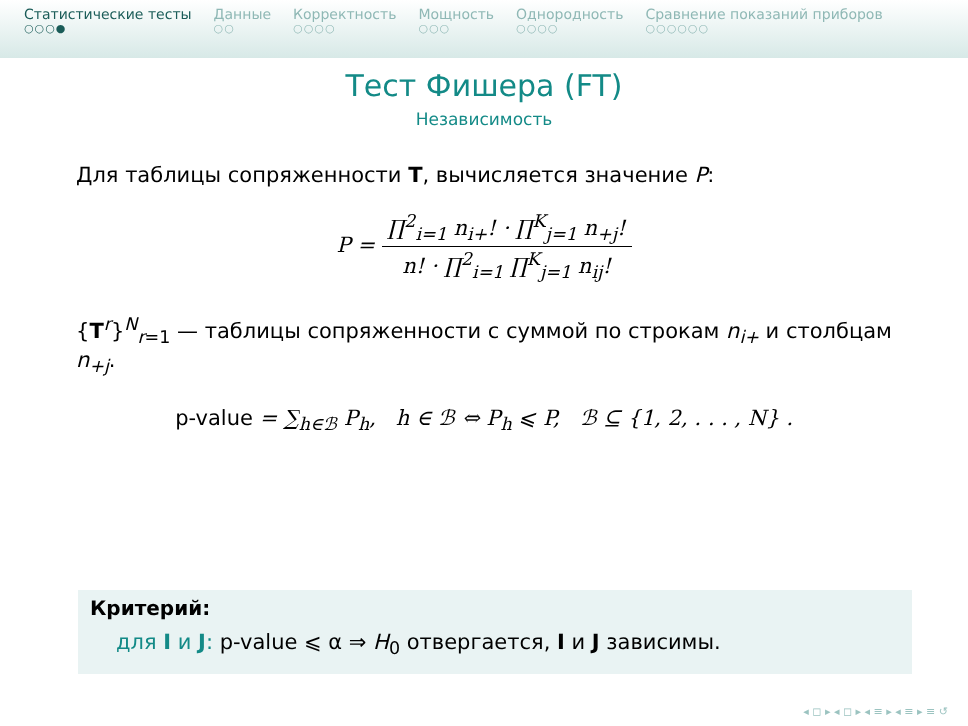Статистические тесты
○○○●
Данные
○○
Корректность
○○○○
Мощность
○○○
Однородность
○○○○
Сравнение показаний приборов
○○○○○○
Тест Фишера (FT)
Независимость
Для таблицы сопряженности T, вычисляется значение P:
P = ∏<sup>2</sup><sub>i=1</sub> n<sub>i+</sub>! · ∏<sup>K</sup><sub>j=1</sub> n<sub>+j</sub>! n! · ∏<sup>2</sup><sub>i=1</sub> ∏<sup>K</sup><sub>j=1</sub> n<sub>ij</sub>!
{T<sup>r</sup>}<sup>N</sup><sub>r=1</sub> — таблицы сопряженности с суммой по строкам n<sub>i+</sub> и столбцам n<sub>+j</sub>.
p-value = ∑<sub>h∈ℬ</sub> P<sub>h</sub>, h ∈ ℬ ⇔ P<sub>h</sub> ⩽ P, ℬ ⊆ {1, 2, . . . , N} .
Критерий:
для I и J: p-value ⩽ α ⇒ H<sub>0</sub> отвергается, I и J зависимы.
◂ ◻ ▸ ◂ ◻ ▸ ◂ ≡ ▸ ◂ ≡ ▸ ≡ ↺